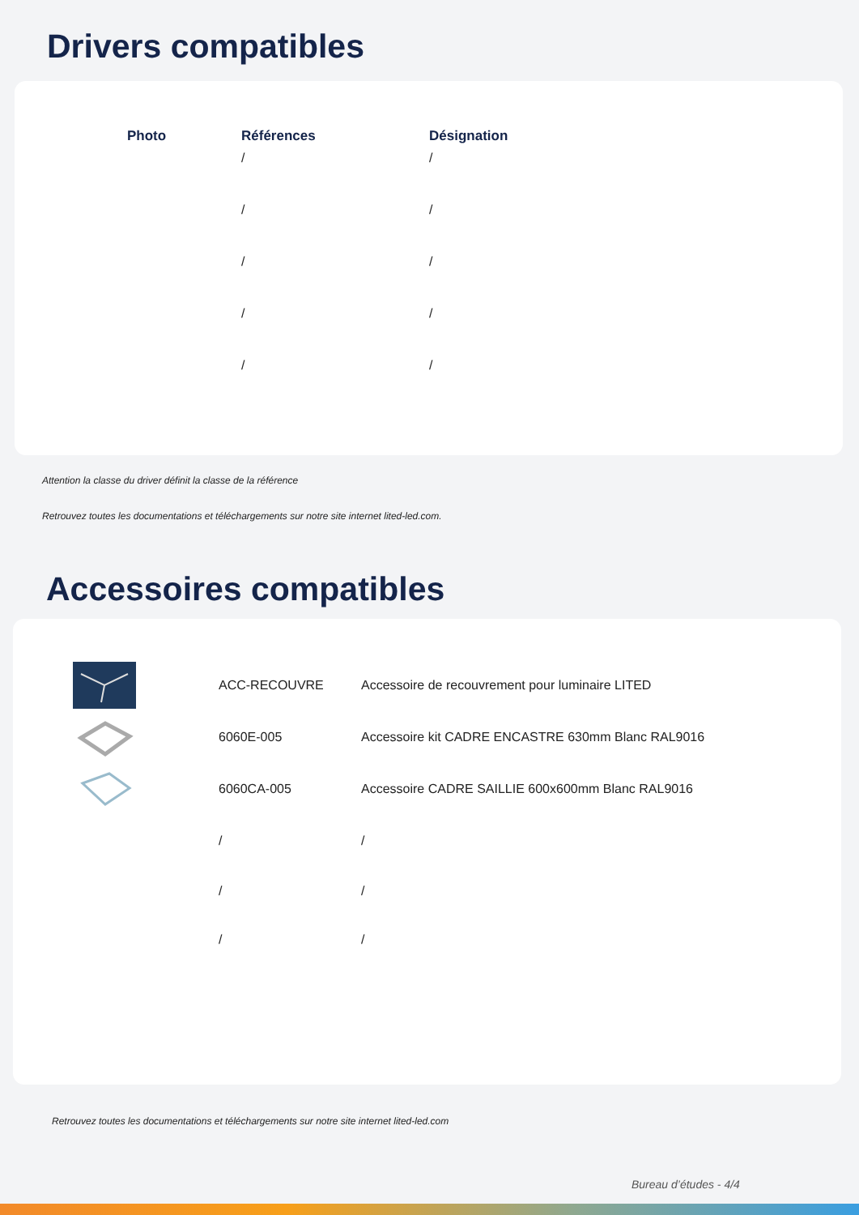Drivers compatibles
| Photo | Références | Désignation |
| --- | --- | --- |
| | / | / |
| | / | / |
| | / | / |
| | / | / |
| | / | / |
Attention la classe du driver définit la classe de la référence
Retrouvez toutes les documentations et téléchargements sur notre site internet lited-led.com.
Accessoires compatibles
| | ACC-RECOUVRE | Accessoire de recouvrement pour luminaire LITED |
| | 6060E-005 | Accessoire kit CADRE ENCASTRE 630mm Blanc RAL9016 |
| | 6060CA-005 | Accessoire CADRE SAILLIE 600x600mm Blanc RAL9016 |
| | / | / |
| | / | / |
| | / | / |
Retrouvez toutes les documentations et téléchargements sur notre site internet lited-led.com
Bureau d’études - 4/4